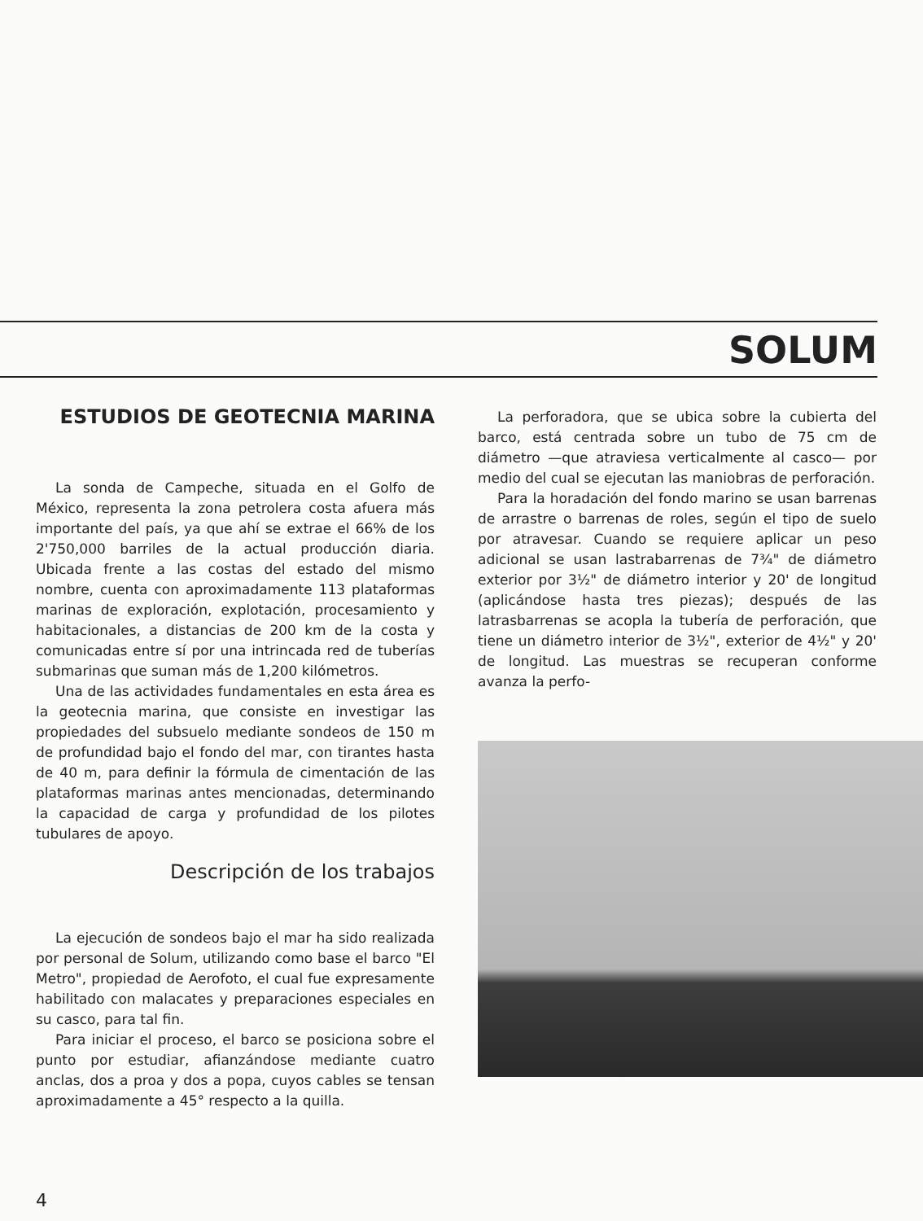SOLUM
ESTUDIOS DE GEOTECNIA MARINA
La sonda de Campeche, situada en el Golfo de México, representa la zona petrolera costa afuera más importante del país, ya que ahí se extrae el 66% de los 2'750,000 barriles de la actual producción diaria. Ubicada frente a las costas del estado del mismo nombre, cuenta con aproximadamente 113 plataformas marinas de exploración, explotación, procesamiento y habitacionales, a distancias de 200 km de la costa y comunicadas entre sí por una intrincada red de tuberías submarinas que suman más de 1,200 kilómetros.
Una de las actividades fundamentales en esta área es la geotecnia marina, que consiste en investigar las propiedades del subsuelo mediante sondeos de 150 m de profundidad bajo el fondo del mar, con tirantes hasta de 40 m, para definir la fórmula de cimentación de las plataformas marinas antes mencionadas, determinando la capacidad de carga y profundidad de los pilotes tubulares de apoyo.
Descripción de los trabajos
La ejecución de sondeos bajo el mar ha sido realizada por personal de Solum, utilizando como base el barco "El Metro", propiedad de Aerofoto, el cual fue expresamente habilitado con malacates y preparaciones especiales en su casco, para tal fin.
Para iniciar el proceso, el barco se posiciona sobre el punto por estudiar, afianzándose mediante cuatro anclas, dos a proa y dos a popa, cuyos cables se tensan aproximadamente a 45° respecto a la quilla.
La perforadora, que se ubica sobre la cubierta del barco, está centrada sobre un tubo de 75 cm de diámetro —que atraviesa verticalmente al casco— por medio del cual se ejecutan las maniobras de perforación.
Para la horadación del fondo marino se usan barrenas de arrastre o barrenas de roles, según el tipo de suelo por atravesar. Cuando se requiere aplicar un peso adicional se usan lastrabarrenas de 7¾" de diámetro exterior por 3½" de diámetro interior y 20' de longitud (aplicándose hasta tres piezas); después de las latrasbarrenas se acopla la tubería de perforación, que tiene un diámetro interior de 3½", exterior de 4½" y 20' de longitud. Las muestras se recuperan conforme avanza la perfo-
4